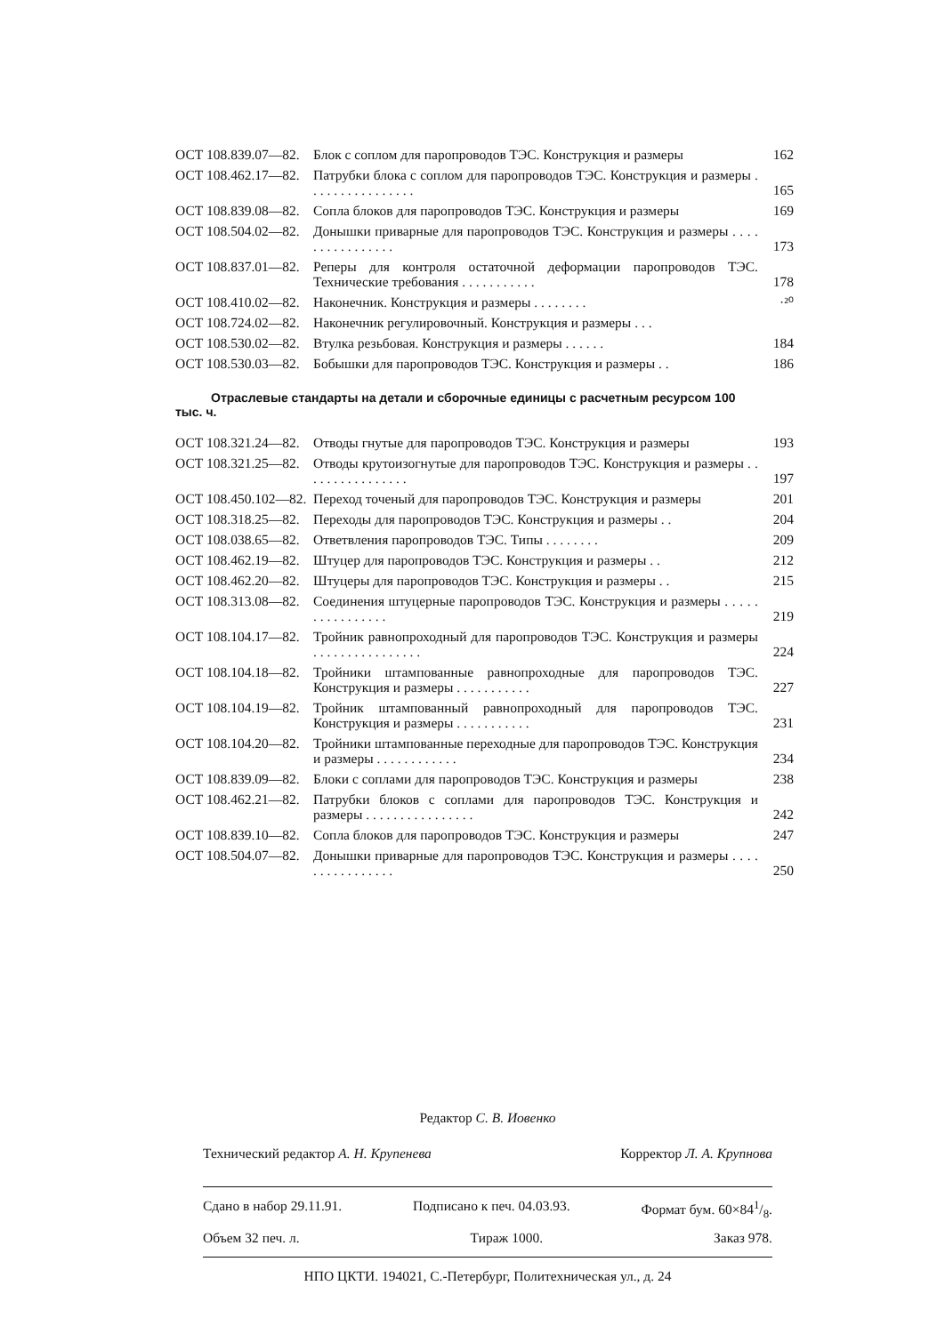ОСТ 108.839.07—82.
Блок с соплом для паропроводов ТЭС. Конструкция и размеры
162
ОСТ 108.462.17—82.
Патрубки блока с соплом для паропроводов ТЭС. Конструкция и размеры . . . . . . . . . . . . . . . .
165
ОСТ 108.839.08—82.
Сопла блоков для паропроводов ТЭС. Конструкция и размеры
169
ОСТ 108.504.02—82.
Донышки приварные для паропроводов ТЭС. Конструкция и размеры . . . . . . . . . . . . . . . .
173
ОСТ 108.837.01—82.
Реперы для контроля остаточной деформации паропроводов ТЭС. Технические требования . . . . . . . . . . .
178
ОСТ 108.410.02—82.
Наконечник. Конструкция и размеры . . . . . . . .
·²⁰
ОСТ 108.724.02—82.
Наконечник регулировочный. Конструкция и размеры . . .
ОСТ 108.530.02—82.
Втулка резьбовая. Конструкция и размеры . . . . . .
184
ОСТ 108.530.03—82.
Бобышки для паропроводов ТЭС. Конструкция и размеры . .
186
Отраслевые стандарты на детали и сборочные единицы с расчетным ресурсом 100 тыс. ч.
ОСТ 108.321.24—82.
Отводы гнутые для паропроводов ТЭС. Конструкция и размеры
193
ОСТ 108.321.25—82.
Отводы крутоизогнутые для паропроводов ТЭС. Конструкция и размеры . . . . . . . . . . . . . . . .
197
ОСТ 108.450.102—82.
Переход точеный для паропроводов ТЭС. Конструкция и размеры
201
ОСТ 108.318.25—82.
Переходы для паропроводов ТЭС. Конструкция и размеры . .
204
ОСТ 108.038.65—82.
Ответвления паропроводов ТЭС. Типы . . . . . . . .
209
ОСТ 108.462.19—82.
Штуцер для паропроводов ТЭС. Конструкция и размеры . .
212
ОСТ 108.462.20—82.
Штуцеры для паропроводов ТЭС. Конструкция и размеры . .
215
ОСТ 108.313.08—82.
Соединения штуцерные паропроводов ТЭС. Конструкция и размеры . . . . . . . . . . . . . . . .
219
ОСТ 108.104.17—82.
Тройник равнопроходный для паропроводов ТЭС. Конструкция и размеры . . . . . . . . . . . . . . . .
224
ОСТ 108.104.18—82.
Тройники штампованные равнопроходные для паропроводов ТЭС. Конструкция и размеры . . . . . . . . . . .
227
ОСТ 108.104.19—82.
Тройник штампованный равнопроходный для паропроводов ТЭС. Конструкция и размеры . . . . . . . . . . .
231
ОСТ 108.104.20—82.
Тройники штампованные переходные для паропроводов ТЭС. Конструкция и размеры . . . . . . . . . . . .
234
ОСТ 108.839.09—82.
Блоки с соплами для паропроводов ТЭС. Конструкция и размеры
238
ОСТ 108.462.21—82.
Патрубки блоков с соплами для паропроводов ТЭС. Конструкция и размеры . . . . . . . . . . . . . . . .
242
ОСТ 108.839.10—82.
Сопла блоков для паропроводов ТЭС. Конструкция и размеры
247
ОСТ 108.504.07—82.
Донышки приварные для паропроводов ТЭС. Конструкция и размеры . . . . . . . . . . . . . . . .
250
Редактор С. В. Иовенко
Технический редактор А. Н. Крупенева Корректор Л. А. Крупнова
Сдано в набор 29.11.91. Подписано к печ. 04.03.93. Формат бум. 60×841/8.
Объем 32 печ. л. Тираж 1000. Заказ 978.
НПО ЦКТИ. 194021, С.-Петербург, Политехническая ул., д. 24